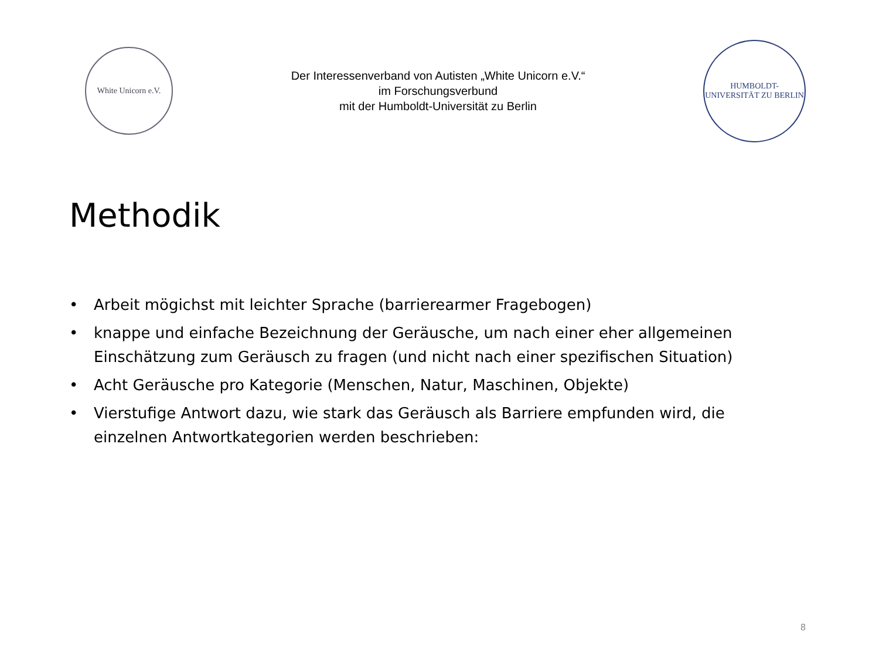White Unicorn e.V.
Der Interessenverband von Autisten „White Unicorn e.V.“
im Forschungsverbund
mit der Humboldt-Universität zu Berlin
HUMBOLDT-UNIVERSITÄT ZU BERLIN
Methodik
• Arbeit mögichst mit leichter Sprache (barrierearmer Fragebogen)
• knappe und einfache Bezeichnung der Geräusche, um nach einer eher allgemeinen Einschätzung zum Geräusch zu fragen (und nicht nach einer spezifischen Situation)
• Acht Geräusche pro Kategorie (Menschen, Natur, Maschinen, Objekte)
• Vierstufige Antwort dazu, wie stark das Geräusch als Barriere empfunden wird, die einzelnen Antwortkategorien werden beschrieben:
8